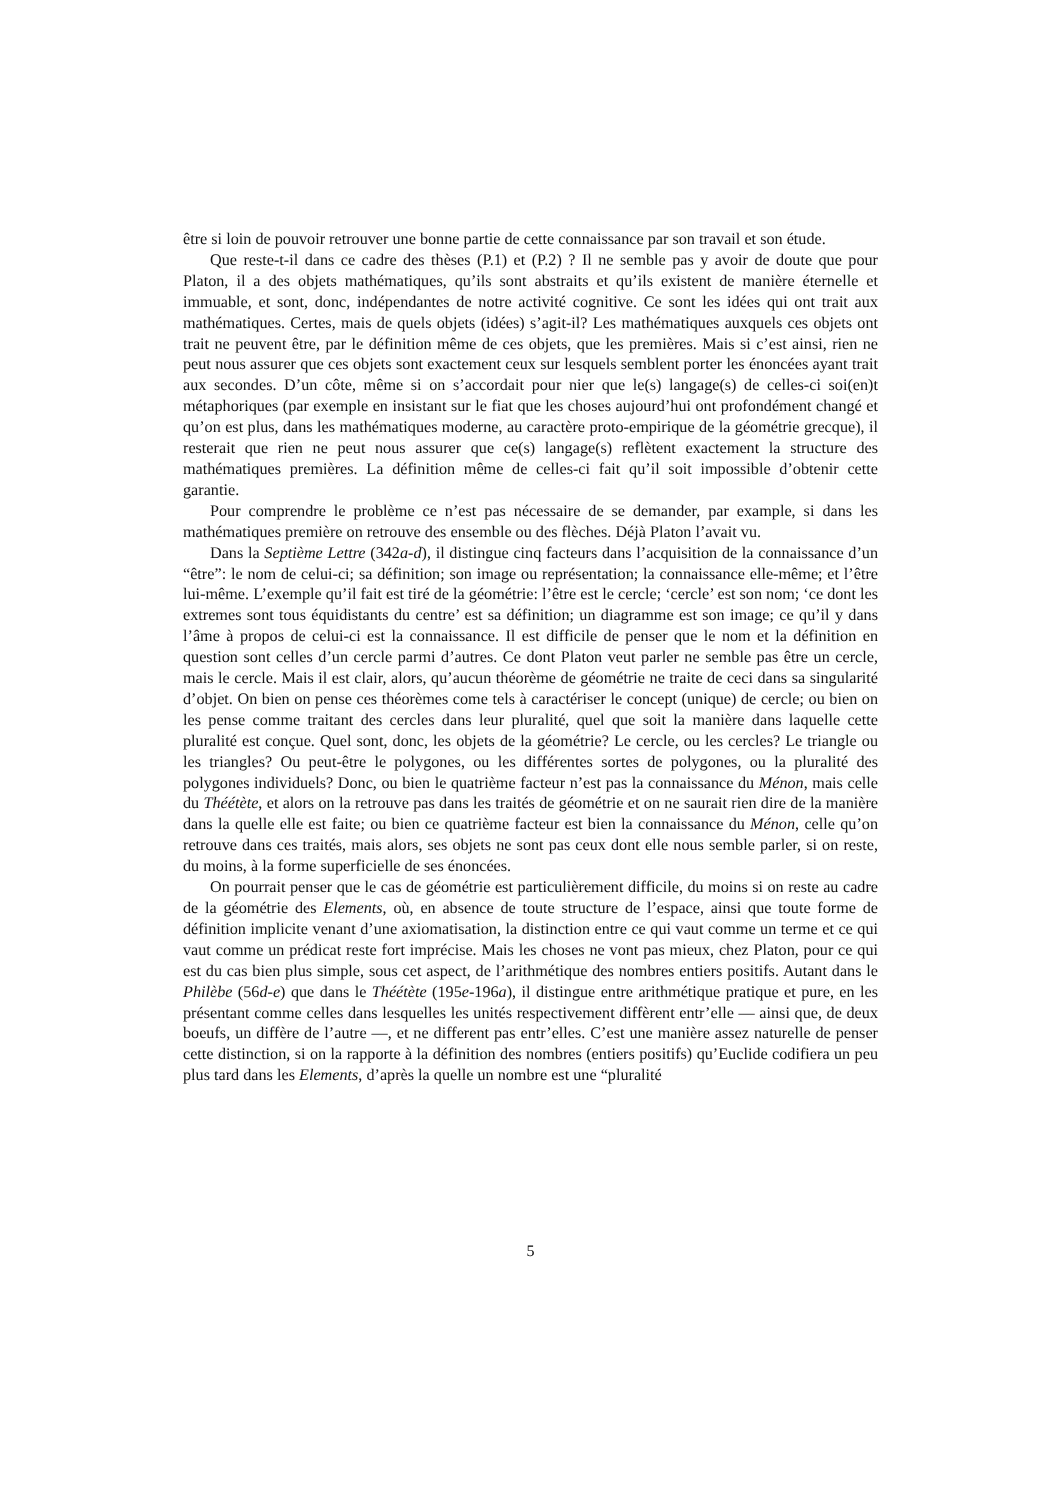être si loin de pouvoir retrouver une bonne partie de cette connaissance par son travail et son étude.
Que reste-t-il dans ce cadre des thèses (P.1) et (P.2) ? Il ne semble pas y avoir de doute que pour Platon, il a des objets mathématiques, qu’ils sont abstraits et qu’ils existent de manière éternelle et immuable, et sont, donc, indépendantes de notre activité cognitive. Ce sont les idées qui ont trait aux mathématiques. Certes, mais de quels objets (idées) s’agit-il? Les mathématiques auxquels ces objets ont trait ne peuvent être, par le définition même de ces objets, que les premières. Mais si c’est ainsi, rien ne peut nous assurer que ces objets sont exactement ceux sur lesquels semblent porter les énoncées ayant trait aux secondes. D’un côte, même si on s’accordait pour nier que le(s) langage(s) de celles-ci soi(en)t métaphoriques (par exemple en insistant sur le fiat que les choses aujourd’hui ont profondément changé et qu’on est plus, dans les mathématiques moderne, au caractère proto-empirique de la géométrie grecque), il resterait que rien ne peut nous assurer que ce(s) langage(s) reflètent exactement la structure des mathématiques premières. La définition même de celles-ci fait qu’il soit impossible d’obtenir cette garantie.
Pour comprendre le problème ce n’est pas nécessaire de se demander, par example, si dans les mathématiques première on retrouve des ensemble ou des flèches. Déjà Platon l’avait vu.
Dans la Septième Lettre (342a-d), il distingue cinq facteurs dans l’acquisition de la connaissance d’un “être”: le nom de celui-ci; sa définition; son image ou représentation; la connaissance elle-même; et l’être lui-même. L’exemple qu’il fait est tiré de la géométrie: l’être est le cercle; ‘cercle’ est son nom; ‘ce dont les extremes sont tous équidistants du centre’ est sa définition; un diagramme est son image; ce qu’il y dans l’âme à propos de celui-ci est la connaissance. Il est difficile de penser que le nom et la définition en question sont celles d’un cercle parmi d’autres. Ce dont Platon veut parler ne semble pas être un cercle, mais le cercle. Mais il est clair, alors, qu’aucun théorème de géométrie ne traite de ceci dans sa singularité d’objet. On bien on pense ces théorèmes come tels à caractériser le concept (unique) de cercle; ou bien on les pense comme traitant des cercles dans leur pluralité, quel que soit la manière dans laquelle cette pluralité est conçue. Quel sont, donc, les objets de la géométrie? Le cercle, ou les cercles? Le triangle ou les triangles? Ou peut-être le polygones, ou les différentes sortes de polygones, ou la pluralité des polygones individuels? Donc, ou bien le quatrième facteur n’est pas la connaissance du Ménon, mais celle du Théétète, et alors on la retrouve pas dans les traités de géométrie et on ne saurait rien dire de la manière dans la quelle elle est faite; ou bien ce quatrième facteur est bien la connaissance du Ménon, celle qu’on retrouve dans ces traités, mais alors, ses objets ne sont pas ceux dont elle nous semble parler, si on reste, du moins, à la forme superficielle de ses énoncées.
On pourrait penser que le cas de géométrie est particulièrement difficile, du moins si on reste au cadre de la géométrie des Elements, où, en absence de toute structure de l’espace, ainsi que toute forme de définition implicite venant d’une axiomatisation, la distinction entre ce qui vaut comme un terme et ce qui vaut comme un prédicat reste fort imprécise. Mais les choses ne vont pas mieux, chez Platon, pour ce qui est du cas bien plus simple, sous cet aspect, de l’arithmétique des nombres entiers positifs. Autant dans le Philèbe (56d-e) que dans le Théétète (195e-196a), il distingue entre arithmétique pratique et pure, en les présentant comme celles dans lesquelles les unités respectivement diffèrent entr’elle — ainsi que, de deux boeufs, un diffère de l’autre —, et ne different pas entr’elles. C’est une manière assez naturelle de penser cette distinction, si on la rapporte à la définition des nombres (entiers positifs) qu’Euclide codifiera un peu plus tard dans les Elements, d’après la quelle un nombre est une “pluralité
5